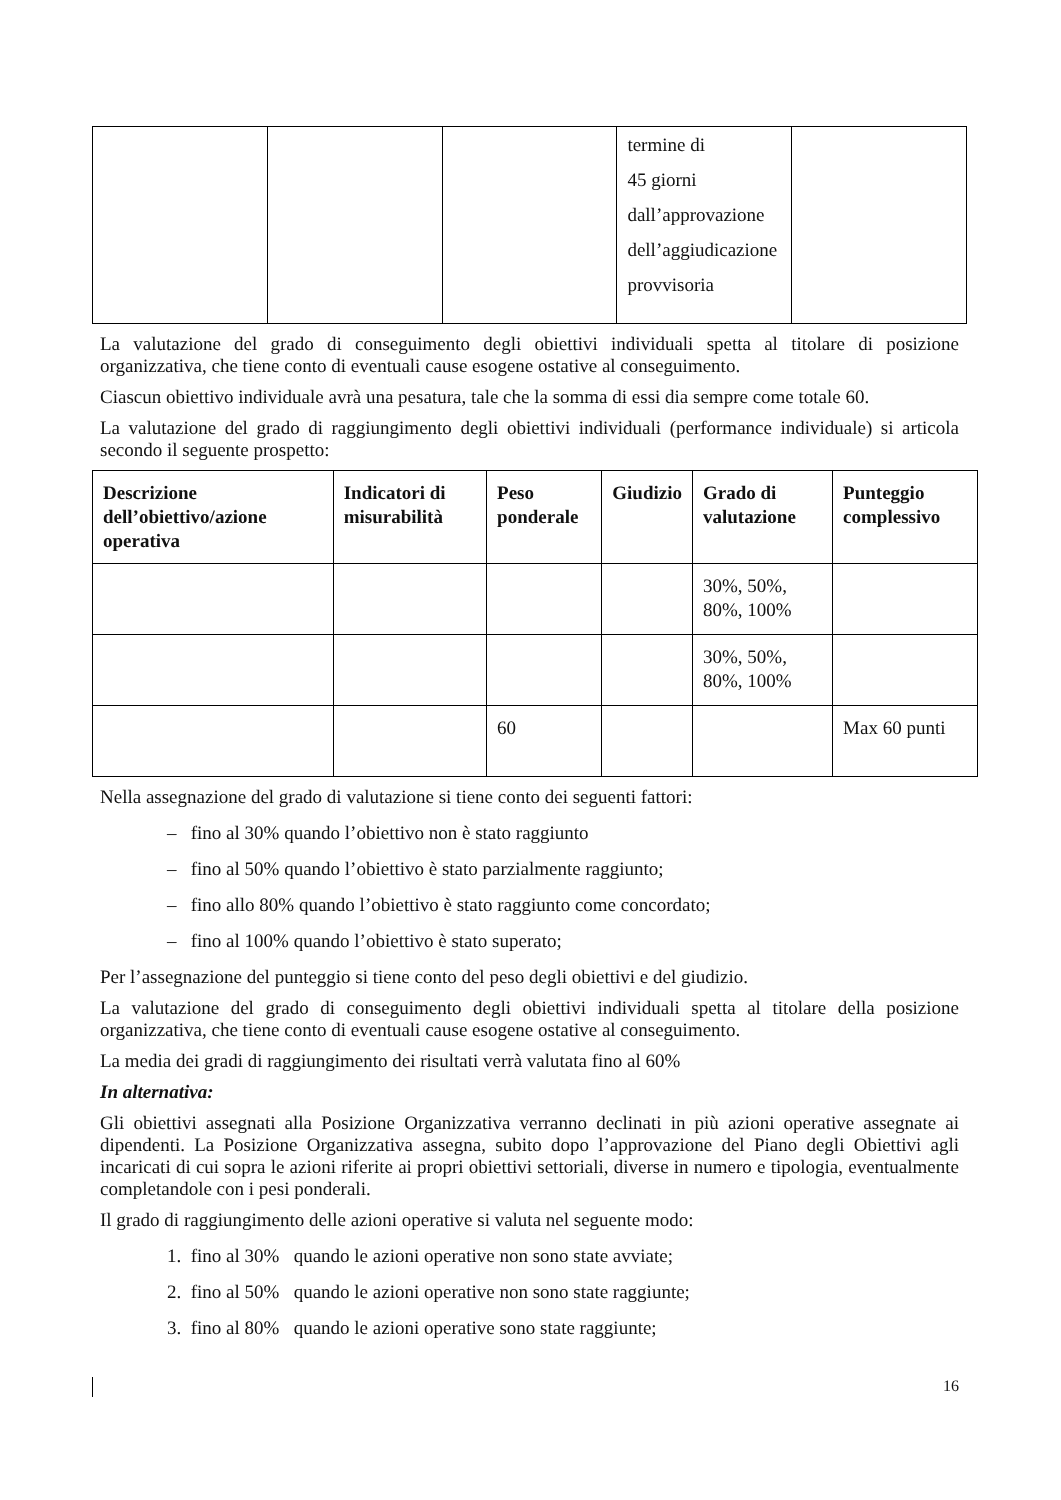| | | | termine di 45 giorni dall’approvazione dell’aggiudicazione provvisoria | |
La valutazione del grado di conseguimento degli obiettivi individuali spetta al titolare di posizione organizzativa, che tiene conto di eventuali cause esogene ostative al conseguimento.
Ciascun obiettivo individuale avrà una pesatura, tale che la somma di essi dia sempre come totale 60.
La valutazione del grado di raggiungimento degli obiettivi individuali (performance individuale) si articola secondo il seguente prospetto:
| Descrizione dell’obiettivo/azione operativa | Indicatori di misurabilità | Peso ponderale | Giudizio | Grado di valutazione | Punteggio complessivo |
| --- | --- | --- | --- | --- | --- |
| | | | | 30%, 50%, 80%, 100% | |
| | | | | 30%, 50%, 80%, 100% | |
| | | 60 | | | Max 60 punti |
Nella assegnazione del grado di valutazione si tiene conto dei seguenti fattori:
– fino al 30% quando l’obiettivo non è stato raggiunto
– fino al 50% quando l’obiettivo è stato parzialmente raggiunto;
– fino allo 80% quando l’obiettivo è stato raggiunto come concordato;
– fino al 100% quando l’obiettivo è stato superato;
Per l’assegnazione del punteggio si tiene conto del peso degli obiettivi e del giudizio.
La valutazione del grado di conseguimento degli obiettivi individuali spetta al titolare della posizione organizzativa, che tiene conto di eventuali cause esogene ostative al conseguimento.
La media dei gradi di raggiungimento dei risultati verrà valutata fino al 60%
In alternativa:
Gli obiettivi assegnati alla Posizione Organizzativa verranno declinati in più azioni operative assegnate ai dipendenti. La Posizione Organizzativa assegna, subito dopo l’approvazione del Piano degli Obiettivi agli incaricati di cui sopra le azioni riferite ai propri obiettivi settoriali, diverse in numero e tipologia, eventualmente completandole con i pesi ponderali.
Il grado di raggiungimento delle azioni operative si valuta nel seguente modo:
1. fino al 30% quando le azioni operative non sono state avviate;
2. fino al 50% quando le azioni operative non sono state raggiunte;
3. fino al 80% quando le azioni operative sono state raggiunte;
16